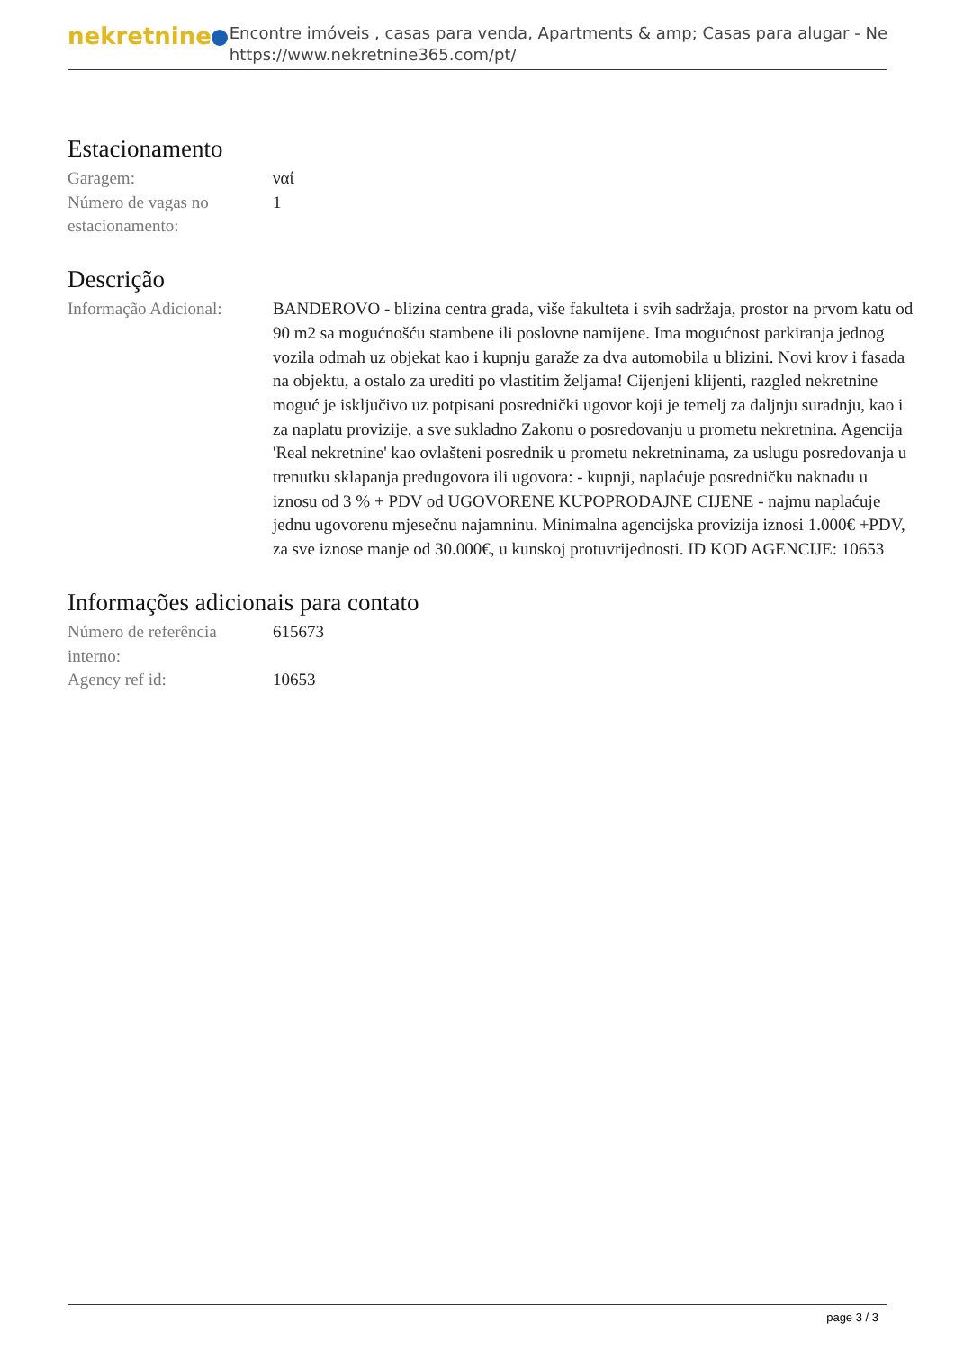nekretnine
Encontre imóveis , casas para venda, Apartments & amp; Casas para alugar - Ne
https://www.nekretnine365.com/pt/
Estacionamento
| Garagem: | ναί |
| Número de vagas no estacionamento: | 1 |
Descrição
| Informação Adicional: | BANDEROVO - blizina centra grada, više fakulteta i svih sadržaja, prostor na prvom katu od 90 m2 sa mogućnošću stambene ili poslovne namijene. Ima mogućnost parkiranja jednog vozila odmah uz objekat kao i kupnju garaže za dva automobila u blizini. Novi krov i fasada na objektu, a ostalo za urediti po vlastitim željama! Cijenjeni klijenti, razgled nekretnine moguć je isključivo uz potpisani posrednički ugovor koji je temelj za daljnju suradnju, kao i za naplatu provizije, a sve sukladno Zakonu o posredovanju u prometu nekretnina. Agencija 'Real nekretnine' kao ovlašteni posrednik u prometu nekretninama, za uslugu posredovanja u trenutku sklapanja predugovora ili ugovora: - kupnji, naplaćuje posredničku naknadu u iznosu od 3 % + PDV od UGOVORENE KUPOPRODAJNE CIJENE - najmu naplaćuje jednu ugovorenu mjesečnu najamninu. Minimalna agencijska provizija iznosi 1.000€ +PDV, za sve iznose manje od 30.000€, u kunskoj protuvrijednosti. ID KOD AGENCIJE: 10653 |
Informações adicionais para contato
| Número de referência interno: | 615673 |
| Agency ref id: | 10653 |
page 3 / 3